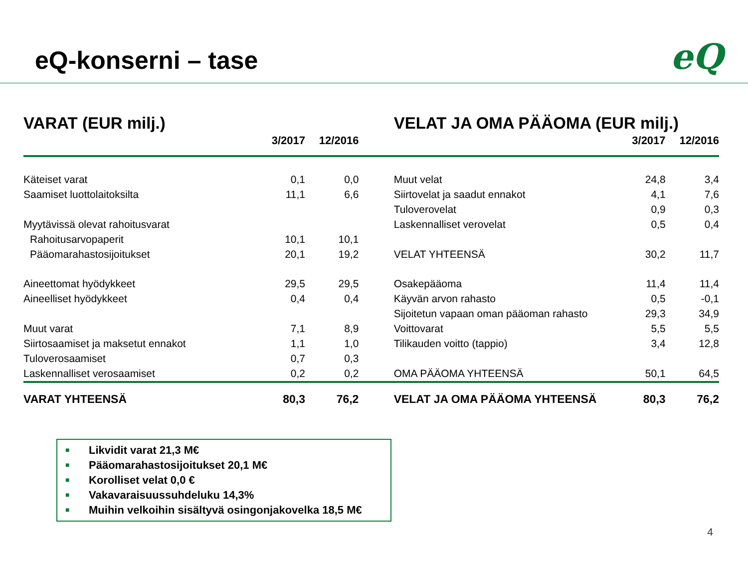eQ-konserni – tase eQ
| VARAT (EUR milj.) | | | | VELAT JA OMA PÄÄOMA (EUR milj.) | | |
| --- | --- | --- | --- | --- | --- | --- |
| | 3/2017 | 12/2016 | | | 3/2017 | 12/2016 |
| Käteiset varat | 0,1 | 0,0 | | Muut velat | 24,8 | 3,4 |
| Saamiset luottolaitoksilta | 11,1 | 6,6 | | Siirtovelat ja saadut ennakot | 4,1 | 7,6 |
| | | | | Tuloverovelat | 0,9 | 0,3 |
| Myytävissä olevat rahoitusvarat | | | | Laskennalliset verovelat | 0,5 | 0,4 |
| Rahoitusarvopaperit | 10,1 | 10,1 | | | | |
| Pääomarahastosijoitukset | 20,1 | 19,2 | | VELAT YHTEENSÄ | 30,2 | 11,7 |
| Aineettomat hyödykkeet | 29,5 | 29,5 | | Osakepääoma | 11,4 | 11,4 |
| Aineelliset hyödykkeet | 0,4 | 0,4 | | Käyvän arvon rahasto | 0,5 | -0,1 |
| | | | | Sijoitetun vapaan oman pääoman rahasto | 29,3 | 34,9 |
| Muut varat | 7,1 | 8,9 | | Voittovarat | 5,5 | 5,5 |
| Siirtosaamiset ja maksetut ennakot | 1,1 | 1,0 | | Tilikauden voitto (tappio) | 3,4 | 12,8 |
| Tuloverosaamiset | 0,7 | 0,3 | | | | |
| Laskennalliset verosaamiset | 0,2 | 0,2 | | OMA PÄÄOMA YHTEENSÄ | 50,1 | 64,5 |
| VARAT YHTEENSÄ | 80,3 | 76,2 | | VELAT JA OMA PÄÄOMA YHTEENSÄ | 80,3 | 76,2 |
■ Likvidit varat 21,3 M€
■ Pääomarahastosijoitukset 20,1 M€
■ Korolliset velat 0,0 €
■ Vakavaraisuussuhdeluku 14,3%
■ Muihin velkoihin sisältyvä osingonjakovelka 18,5 M€
4